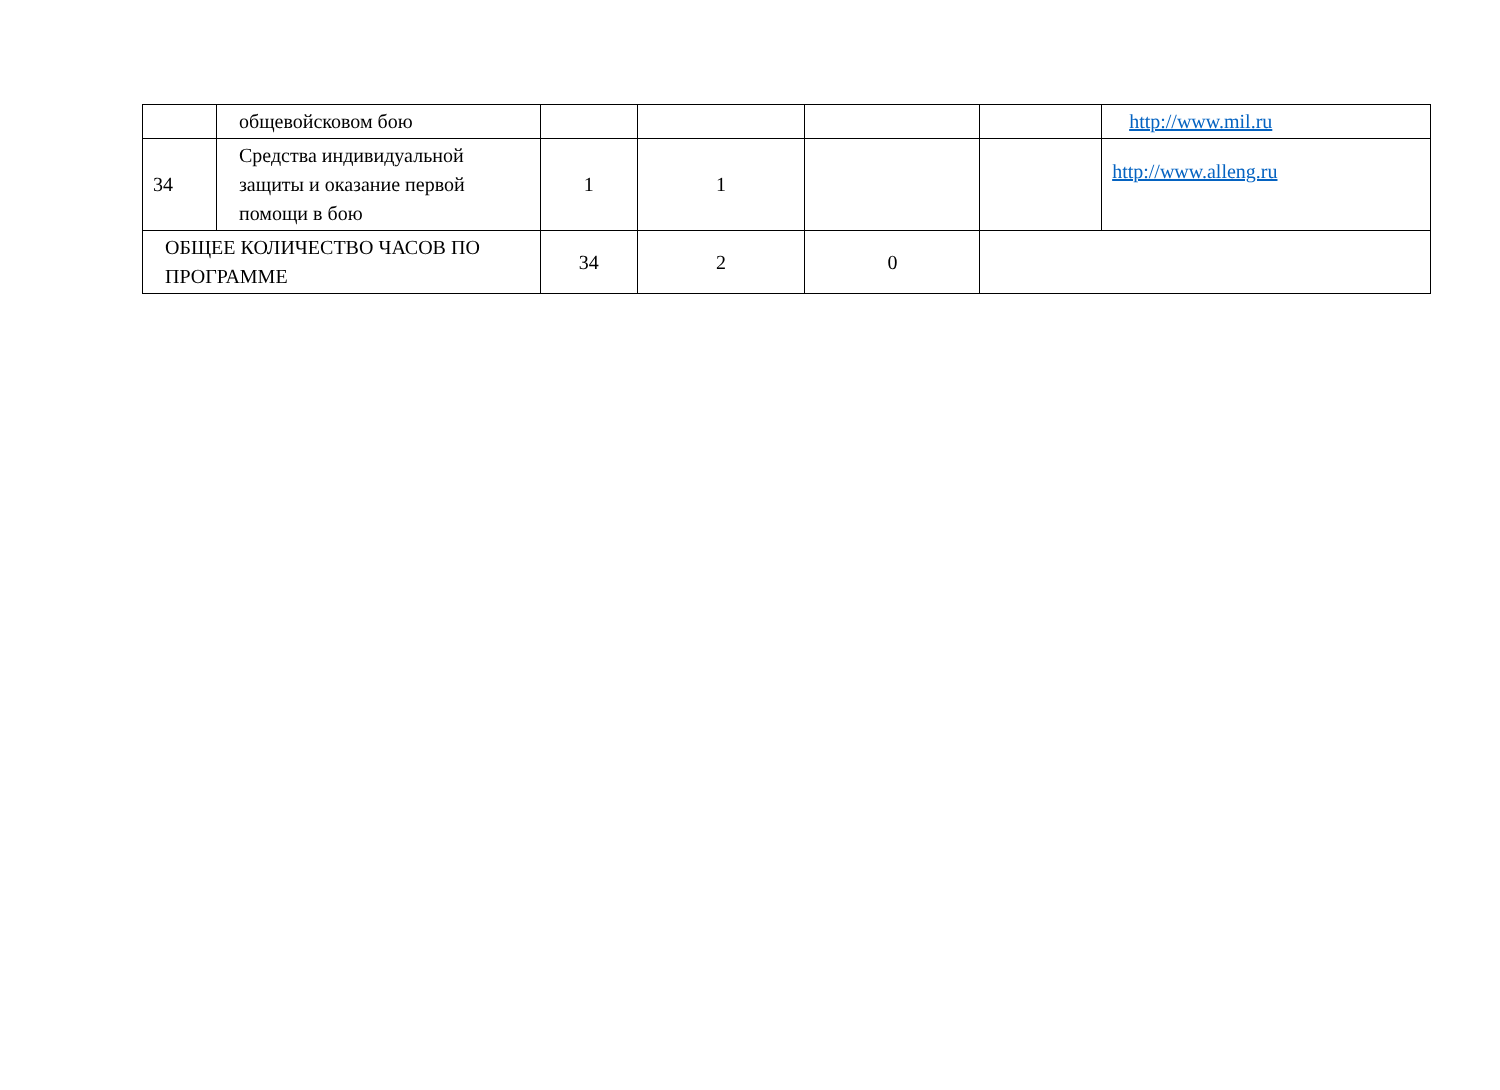| | общевойсковом бою | | | | | http://www.mil.ru |
| 34 | Средства индивидуальной защиты и оказание первой помощи в бою | 1 | 1 | | | http://www.alleng.ru |
| ОБЩЕЕ КОЛИЧЕСТВО ЧАСОВ ПО ПРОГРАММЕ | | 34 | 2 | 0 | | |